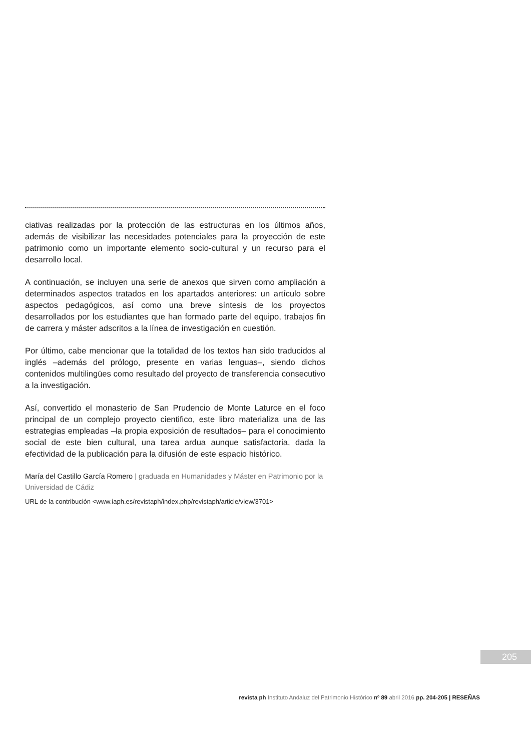ciativas realizadas por la protección de las estructuras en los últimos años, además de visibilizar las necesidades potenciales para la proyección de este patrimonio como un importante elemento socio-cultural y un recurso para el desarrollo local.
A continuación, se incluyen una serie de anexos que sirven como ampliación a determinados aspectos tratados en los apartados anteriores: un artículo sobre aspectos pedagógicos, así como una breve síntesis de los proyectos desarrollados por los estudiantes que han formado parte del equipo, trabajos fin de carrera y máster adscritos a la línea de investigación en cuestión.
Por último, cabe mencionar que la totalidad de los textos han sido traducidos al inglés –además del prólogo, presente en varias lenguas–, siendo dichos contenidos multilingües como resultado del proyecto de transferencia consecutivo a la investigación.
Así, convertido el monasterio de San Prudencio de Monte Laturce en el foco principal de un complejo proyecto cientifico, este libro materializa una de las estrategias empleadas –la propia exposición de resultados– para el conocimiento social de este bien cultural, una tarea ardua aunque satisfactoria, dada la efectividad de la publicación para la difusión de este espacio histórico.
María del Castillo García Romero | graduada en Humanidades y Máster en Patrimonio por la Universidad de Cádiz
URL de la contribución <www.iaph.es/revistaph/index.php/revistaph/article/view/3701>
205
revista ph Instituto Andaluz del Patrimonio Histórico nº 89 abril 2016 pp. 204-205 | RESEÑAS